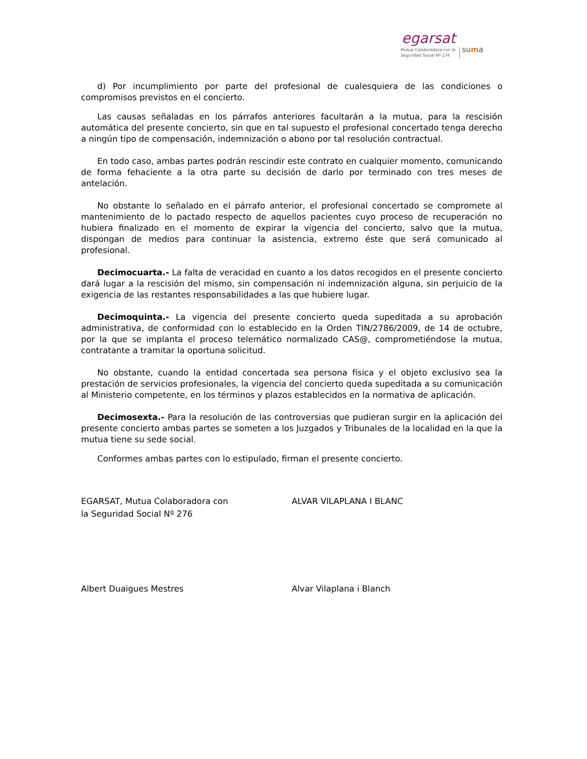egarsat
Mutua Colaboradora con la
Seguridad Social Nº 276 suma
d) Por incumplimiento por parte del profesional de cualesquiera de las condiciones o compromisos previstos en el concierto.
Las causas señaladas en los párrafos anteriores facultarán a la mutua, para la rescisión automática del presente concierto, sin que en tal supuesto el profesional concertado tenga derecho a ningún tipo de compensación, indemnización o abono por tal resolución contractual.
En todo caso, ambas partes podrán rescindir este contrato en cualquier momento, comunicando de forma fehaciente a la otra parte su decisión de darlo por terminado con tres meses de antelación.
No obstante lo señalado en el párrafo anterior, el profesional concertado se compromete al mantenimiento de lo pactado respecto de aquellos pacientes cuyo proceso de recuperación no hubiera finalizado en el momento de expirar la vigencia del concierto, salvo que la mutua, dispongan de medios para continuar la asistencia, extremo éste que será comunicado al profesional.
Decimocuarta.- La falta de veracidad en cuanto a los datos recogidos en el presente concierto dará lugar a la rescisión del mismo, sin compensación ni indemnización alguna, sin perjuicio de la exigencia de las restantes responsabilidades a las que hubiere lugar.
Decimoquinta.- La vigencia del presente concierto queda supeditada a su aprobación administrativa, de conformidad con lo establecido en la Orden TIN/2786/2009, de 14 de octubre, por la que se implanta el proceso telemático normalizado CAS@, comprometiéndose la mutua, contratante a tramitar la oportuna solicitud.
No obstante, cuando la entidad concertada sea persona física y el objeto exclusivo sea la prestación de servicios profesionales, la vigencia del concierto queda supeditada a su comunicación al Ministerio competente, en los términos y plazos establecidos en la normativa de aplicación.
Decimosexta.- Para la resolución de las controversias que pudieran surgir en la aplicación del presente concierto ambas partes se someten a los Juzgados y Tribunales de la localidad en la que la mutua tiene su sede social.
Conformes ambas partes con lo estipulado, firman el presente concierto.
EGARSAT, Mutua Colaboradora con
la Seguridad Social Nº 276
ALVAR VILAPLANA I BLANC
Albert Duaigues Mestres Alvar Vilaplana i Blanch